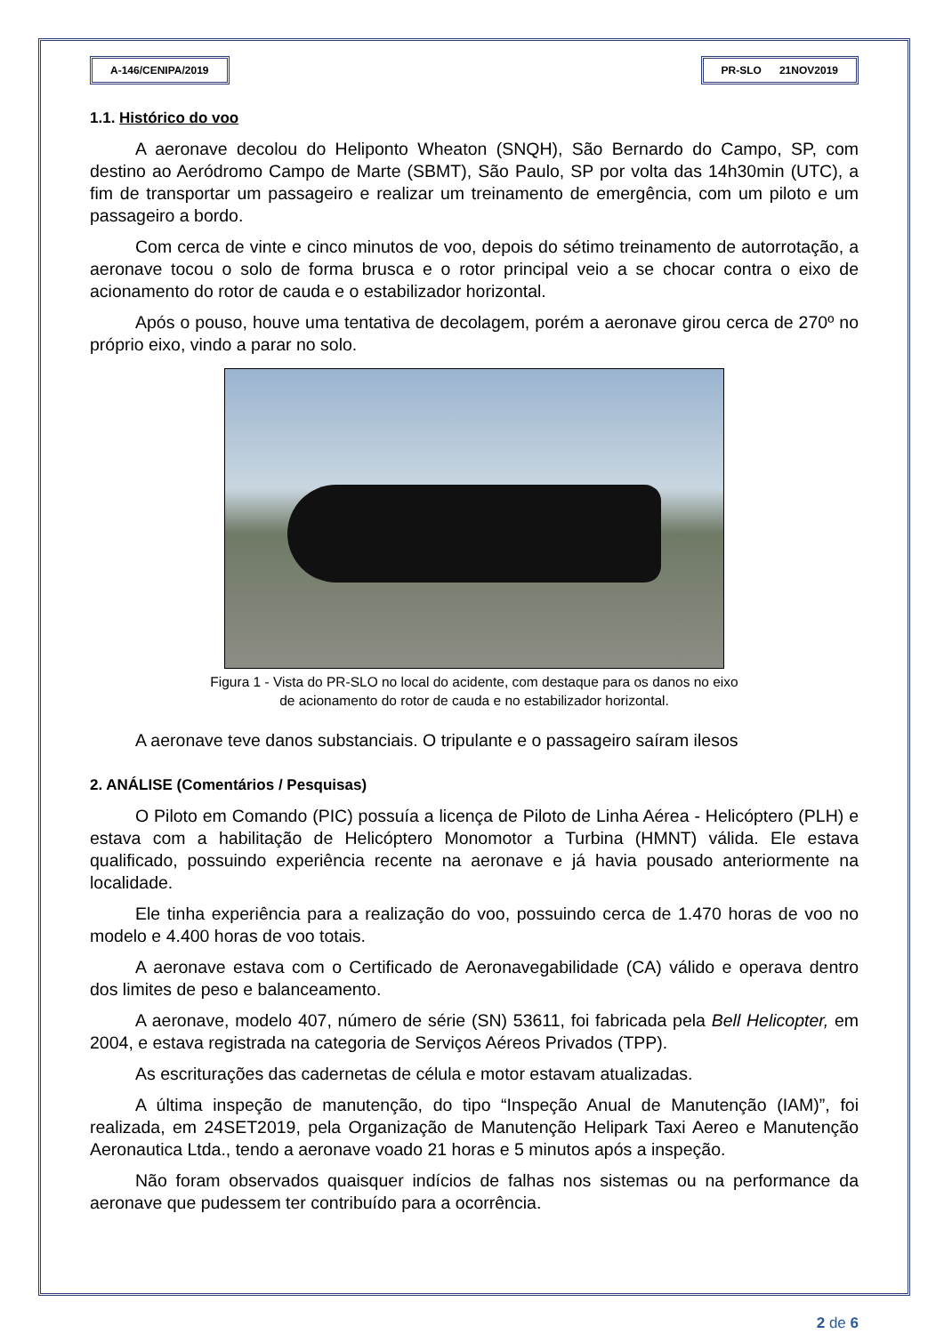A-146/CENIPA/2019 PR-SLO 21NOV2019
1.1. Histórico do voo
A aeronave decolou do Heliponto Wheaton (SNQH), São Bernardo do Campo, SP, com destino ao Aeródromo Campo de Marte (SBMT), São Paulo, SP por volta das 14h30min (UTC), a fim de transportar um passageiro e realizar um treinamento de emergência, com um piloto e um passageiro a bordo.
Com cerca de vinte e cinco minutos de voo, depois do sétimo treinamento de autorrotação, a aeronave tocou o solo de forma brusca e o rotor principal veio a se chocar contra o eixo de acionamento do rotor de cauda e o estabilizador horizontal.
Após o pouso, houve uma tentativa de decolagem, porém a aeronave girou cerca de 270º no próprio eixo, vindo a parar no solo.
Figura 1 - Vista do PR-SLO no local do acidente, com destaque para os danos no eixo
de acionamento do rotor de cauda e no estabilizador horizontal.
A aeronave teve danos substanciais. O tripulante e o passageiro saíram ilesos
2. ANÁLISE (Comentários / Pesquisas)
O Piloto em Comando (PIC) possuía a licença de Piloto de Linha Aérea - Helicóptero (PLH) e estava com a habilitação de Helicóptero Monomotor a Turbina (HMNT) válida. Ele estava qualificado, possuindo experiência recente na aeronave e já havia pousado anteriormente na localidade.
Ele tinha experiência para a realização do voo, possuindo cerca de 1.470 horas de voo no modelo e 4.400 horas de voo totais.
A aeronave estava com o Certificado de Aeronavegabilidade (CA) válido e operava dentro dos limites de peso e balanceamento.
A aeronave, modelo 407, número de série (SN) 53611, foi fabricada pela Bell Helicopter, em 2004, e estava registrada na categoria de Serviços Aéreos Privados (TPP).
As escriturações das cadernetas de célula e motor estavam atualizadas.
A última inspeção de manutenção, do tipo “Inspeção Anual de Manutenção (IAM)”, foi realizada, em 24SET2019, pela Organização de Manutenção Helipark Taxi Aereo e Manutenção Aeronautica Ltda., tendo a aeronave voado 21 horas e 5 minutos após a inspeção.
Não foram observados quaisquer indícios de falhas nos sistemas ou na performance da aeronave que pudessem ter contribuído para a ocorrência.
2 de 6